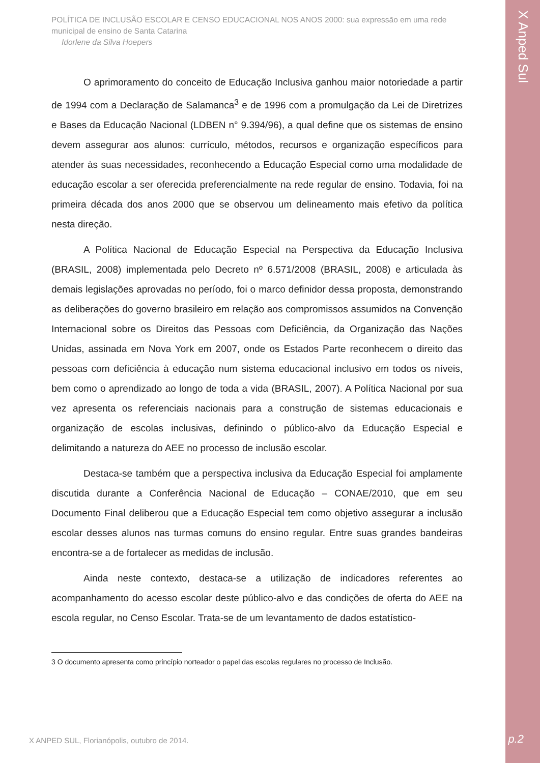X Anped Sul
POLÍTICA DE INCLUSÃO ESCOLAR E CENSO EDUCACIONAL NOS ANOS 2000: sua expressão em uma rede municipal de ensino de Santa Catarina
Idorlene da Silva Hoepers
O aprimoramento do conceito de Educação Inclusiva ganhou maior notoriedade a partir de 1994 com a Declaração de Salamanca<sup>3</sup> e de 1996 com a promulgação da Lei de Diretrizes e Bases da Educação Nacional (LDBEN n° 9.394/96), a qual define que os sistemas de ensino devem assegurar aos alunos: currículo, métodos, recursos e organização específicos para atender às suas necessidades, reconhecendo a Educação Especial como uma modalidade de educação escolar a ser oferecida preferencialmente na rede regular de ensino. Todavia, foi na primeira década dos anos 2000 que se observou um delineamento mais efetivo da política nesta direção.
A Política Nacional de Educação Especial na Perspectiva da Educação Inclusiva (BRASIL, 2008) implementada pelo Decreto nº 6.571/2008 (BRASIL, 2008) e articulada às demais legislações aprovadas no período, foi o marco definidor dessa proposta, demonstrando as deliberações do governo brasileiro em relação aos compromissos assumidos na Convenção Internacional sobre os Direitos das Pessoas com Deficiência, da Organização das Nações Unidas, assinada em Nova York em 2007, onde os Estados Parte reconhecem o direito das pessoas com deficiência à educação num sistema educacional inclusivo em todos os níveis, bem como o aprendizado ao longo de toda a vida (BRASIL, 2007). A Política Nacional por sua vez apresenta os referenciais nacionais para a construção de sistemas educacionais e organização de escolas inclusivas, definindo o público-alvo da Educação Especial e delimitando a natureza do AEE no processo de inclusão escolar.
Destaca-se também que a perspectiva inclusiva da Educação Especial foi amplamente discutida durante a Conferência Nacional de Educação – CONAE/2010, que em seu Documento Final deliberou que a Educação Especial tem como objetivo assegurar a inclusão escolar desses alunos nas turmas comuns do ensino regular. Entre suas grandes bandeiras encontra-se a de fortalecer as medidas de inclusão.
Ainda neste contexto, destaca-se a utilização de indicadores referentes ao acompanhamento do acesso escolar deste público-alvo e das condições de oferta do AEE na escola regular, no Censo Escolar. Trata-se de um levantamento de dados estatístico-
3 O documento apresenta como princípio norteador o papel das escolas regulares no processo de Inclusão.
X ANPED SUL, Florianópolis, outubro de 2014.
p.2